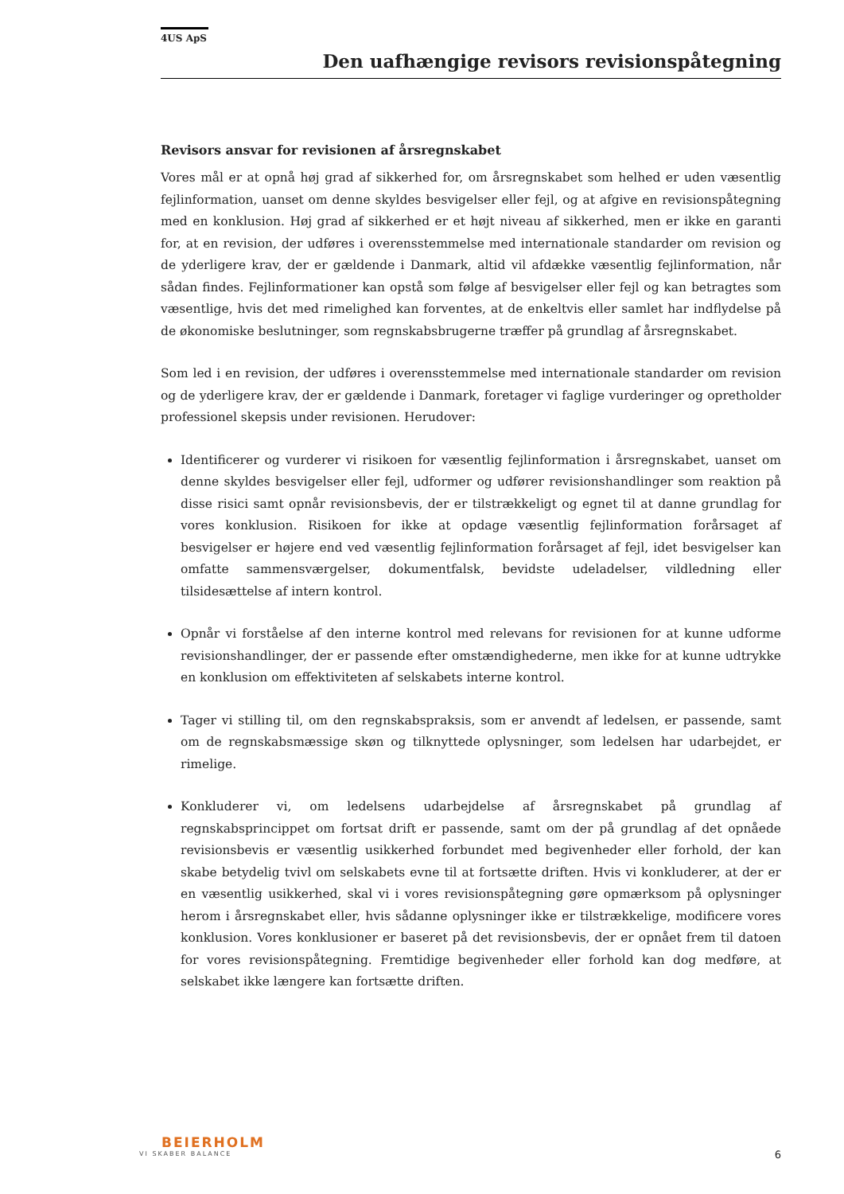4US ApS
Den uafhængige revisors revisionspåtegning
Revisors ansvar for revisionen af årsregnskabet
Vores mål er at opnå høj grad af sikkerhed for, om årsregnskabet som helhed er uden væsentlig fejlinformation, uanset om denne skyldes besvigelser eller fejl, og at afgive en revisionspåtegning med en konklusion. Høj grad af sikkerhed er et højt niveau af sikkerhed, men er ikke en garanti for, at en revision, der udføres i overensstemmelse med internationale standarder om revision og de yderligere krav, der er gældende i Danmark, altid vil afdække væsentlig fejlinformation, når sådan findes. Fejlinformationer kan opstå som følge af besvigelser eller fejl og kan betragtes som væsentlige, hvis det med rimelighed kan forventes, at de enkeltvis eller samlet har indflydelse på de økonomiske beslutninger, som regnskabsbrugerne træffer på grundlag af årsregnskabet.
Som led i en revision, der udføres i overensstemmelse med internationale standarder om revision og de yderligere krav, der er gældende i Danmark, foretager vi faglige vurderinger og opretholder professionel skepsis under revisionen. Herudover:
Identificerer og vurderer vi risikoen for væsentlig fejlinformation i årsregnskabet, uanset om denne skyldes besvigelser eller fejl, udformer og udfører revisionshandlinger som reaktion på disse risici samt opnår revisionsbevis, der er tilstrækkeligt og egnet til at danne grundlag for vores konklusion. Risikoen for ikke at opdage væsentlig fejlinformation forårsaget af besvigelser er højere end ved væsentlig fejlinformation forårsaget af fejl, idet besvigelser kan omfatte sammensværgelser, dokumentfalsk, bevidste udeladelser, vildledning eller tilsidesættelse af intern kontrol.
Opnår vi forståelse af den interne kontrol med relevans for revisionen for at kunne udforme revisionshandlinger, der er passende efter omstændighederne, men ikke for at kunne udtrykke en konklusion om effektiviteten af selskabets interne kontrol.
Tager vi stilling til, om den regnskabspraksis, som er anvendt af ledelsen, er passende, samt om de regnskabsmæssige skøn og tilknyttede oplysninger, som ledelsen har udarbejdet, er rimelige.
Konkluderer vi, om ledelsens udarbejdelse af årsregnskabet på grundlag af regnskabsprincippet om fortsat drift er passende, samt om der på grundlag af det opnåede revisionsbevis er væsentlig usikkerhed forbundet med begivenheder eller forhold, der kan skabe betydelig tvivl om selskabets evne til at fortsætte driften. Hvis vi konkluderer, at der er en væsentlig usikkerhed, skal vi i vores revisionspåtegning gøre opmærksom på oplysninger herom i årsregnskabet eller, hvis sådanne oplysninger ikke er tilstrækkelige, modificere vores konklusion. Vores konklusioner er baseret på det revisionsbevis, der er opnået frem til datoen for vores revisionspåtegning. Fremtidige begivenheder eller forhold kan dog medføre, at selskabet ikke længere kan fortsætte driften.
BEIERHOLM
VI SKABER BALANCE
6